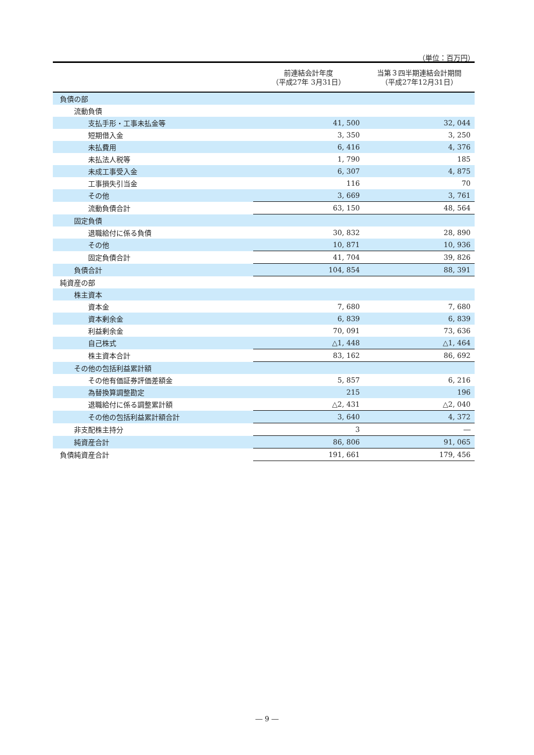（単位：百万円）
| | 前連結会計年度 （平成27年 3月31日） | 当第３四半期連結会計期間 （平成27年12月31日） |
| --- | --- | --- |
| 負債の部 | | |
| 流動負債 | | |
| 支払手形・工事未払金等 | 41, 500 | 32, 044 |
| 短期借入金 | 3, 350 | 3, 250 |
| 未払費用 | 6, 416 | 4, 376 |
| 未払法人税等 | 1, 790 | 185 |
| 未成工事受入金 | 6, 307 | 4, 875 |
| 工事損失引当金 | 116 | 70 |
| その他 | 3, 669 | 3, 761 |
| 流動負債合計 | 63, 150 | 48, 564 |
| 固定負債 | | |
| 退職給付に係る負債 | 30, 832 | 28, 890 |
| その他 | 10, 871 | 10, 936 |
| 固定負債合計 | 41, 704 | 39, 826 |
| 負債合計 | 104, 854 | 88, 391 |
| 純資産の部 | | |
| 株主資本 | | |
| 資本金 | 7, 680 | 7, 680 |
| 資本剰余金 | 6, 839 | 6, 839 |
| 利益剰余金 | 70, 091 | 73, 636 |
| 自己株式 | △1, 448 | △1, 464 |
| 株主資本合計 | 83, 162 | 86, 692 |
| その他の包括利益累計額 | | |
| その他有価証券評価差額金 | 5, 857 | 6, 216 |
| 為替換算調整勘定 | 215 | 196 |
| 退職給付に係る調整累計額 | △2, 431 | △2, 040 |
| その他の包括利益累計額合計 | 3, 640 | 4, 372 |
| 非支配株主持分 | 3 | ― |
| 純資産合計 | 86, 806 | 91, 065 |
| 負債純資産合計 | 191, 661 | 179, 456 |
― 9 ―